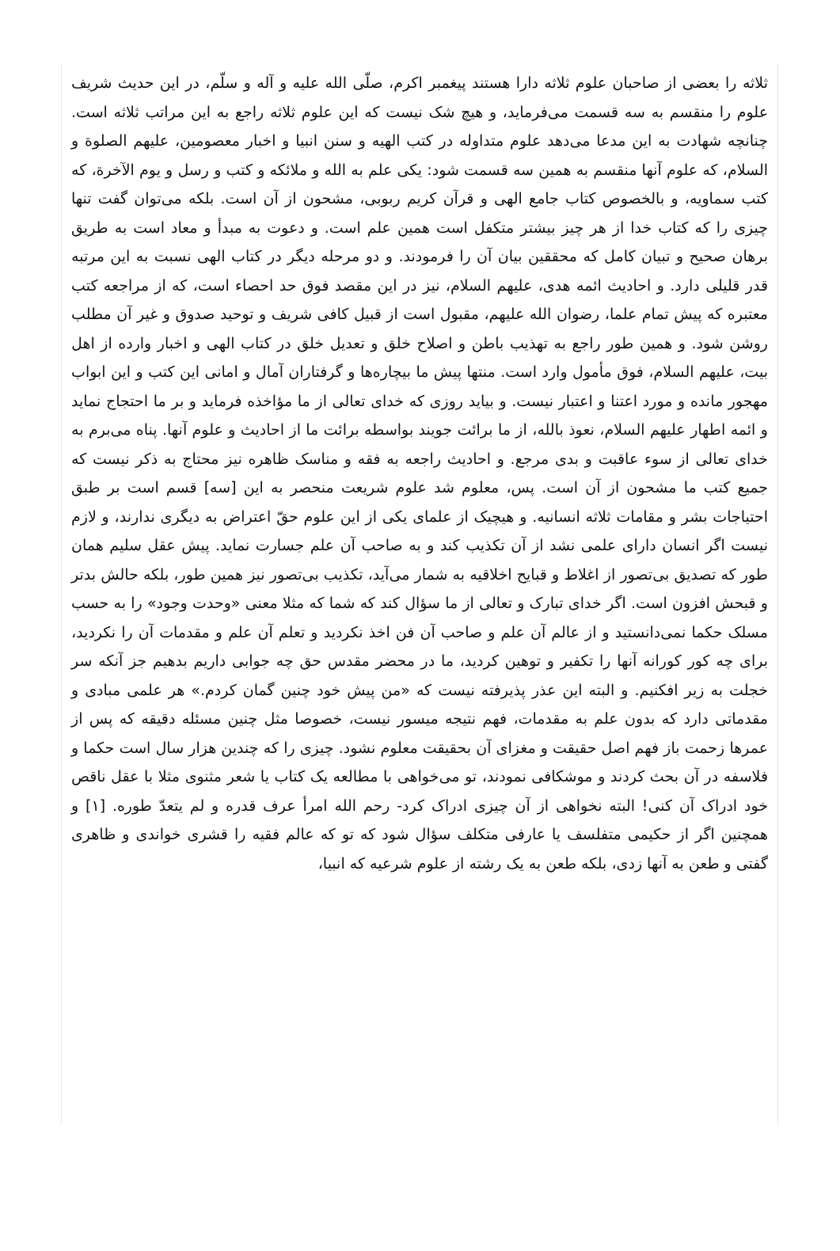ثلاثه را بعضی از صاحبان علوم ثلاثه دارا هستند پیغمبر اکرم، صلّی الله علیه و آله و سلّم، در این حدیث شریف علوم را منقسم به سه قسمت می‌فرماید، و هیچ شک نیست که این علوم ثلاثه راجع به این مراتب ثلاثه است. چنانچه شهادت به این مدعا می‌دهد علوم متداوله در کتب الهیه و سنن انبیا و اخبار معصومین، علیهم الصلوة و السلام، که علوم آنها منقسم به همین سه قسمت شود: یکی علم به الله و ملائکه و کتب و رسل و یوم الآخرة، که کتب سماویه، و بالخصوص کتاب جامع الهی و قرآن کریم ربوبی، مشحون از آن است. بلکه می‌توان گفت تنها چیزی را که کتاب خدا از هر چیز بیشتر متکفل است همین علم است. و دعوت به مبدأ و معاد است به طریق برهان صحیح و تبیان کامل که محققین بیان آن را فرمودند. و دو مرحله دیگر در کتاب الهی نسبت به این مرتبه قدر قلیلی دارد. و احادیث ائمه هدی، علیهم السلام، نیز در این مقصد فوق حد احصاء است، که از مراجعه کتب معتبره که پیش تمام علما، رضوان الله علیهم، مقبول است از قبیل کافی شریف و توحید صدوق و غیر آن مطلب روشن شود. و همین طور راجع به تهذیب باطن و اصلاح خلق و تعدیل خلق در کتاب الهی و اخبار وارده از اهل بیت، علیهم السلام، فوق مأمول وارد است. منتها پیش ما بیچاره‌ها و گرفتاران آمال و امانی این کتب و این ابواب مهجور مانده و مورد اعتنا و اعتبار نیست. و بیاید روزی که خدای تعالی از ما مؤاخذه فرماید و بر ما احتجاج نماید و ائمه اطهار علیهم السلام، نعوذ بالله، از ما برائت جویند بواسطه برائت ما از احادیث و علوم آنها. پناه می‌برم به خدای تعالی از سوء عاقبت و بدی مرجع. و احادیث راجعه به فقه و مناسک ظاهره نیز محتاج به ذکر نیست که جمیع کتب ما مشحون از آن است. پس، معلوم شد علوم شریعت منحصر به این [سه‌] قسم است بر طبق احتیاجات بشر و مقامات ثلاثه انسانیه. و هیچیک از علمای یکی از این علوم حقّ اعتراض به دیگری ندارند، و لازم نیست اگر انسان دارای علمی نشد از آن تکذیب کند و به صاحب آن علم جسارت نماید. پیش عقل سلیم همان طور که تصدیق بی‌تصور از اغلاط و قبایح اخلاقیه به شمار می‌آید، تکذیب بی‌تصور نیز همین طور، بلکه حالش بدتر و قبحش افزون است. اگر خدای تبارک و تعالی از ما سؤال کند که شما که مثلا معنی «وحدت وجود» را به حسب مسلک حکما نمی‌دانستید و از عالم آن علم و صاحب آن فن اخذ نکردید و تعلم آن علم و مقدمات آن را نکردید، برای چه کور کورانه آنها را تکفیر و توهین کردید، ما در محضر مقدس حق چه جوابی داریم بدهیم جز آنکه سر خجلت به زیر افکنیم. و البته این عذر پذیرفته نیست که «من پیش خود چنین گمان کردم.» هر علمی مبادی و مقدماتی دارد که بدون علم به مقدمات، فهم نتیجه میسور نیست، خصوصا مثل چنین مسئله دقیقه که پس از عمرها زحمت باز فهم اصل حقیقت و مغزای آن بحقیقت معلوم نشود. چیزی را که چندین هزار سال است حکما و فلاسفه در آن بحث کردند و موشکافی نمودند، تو می‌خواهی با مطالعه یک کتاب یا شعر مثنوی مثلا با عقل ناقص خود ادراک آن کنی! البته نخواهی از آن چیزی ادراک کرد- رحم الله امرأ عرف قدره و لم یتعدّ طوره. [۱] و همچنین اگر از حکیمی متفلسف یا عارفی متکلف سؤال شود که تو که عالم فقیه را قشری خواندی و ظاهری گفتی و طعن به آنها زدی، بلکه طعن به یک رشته از علوم شرعیه که انبیا،